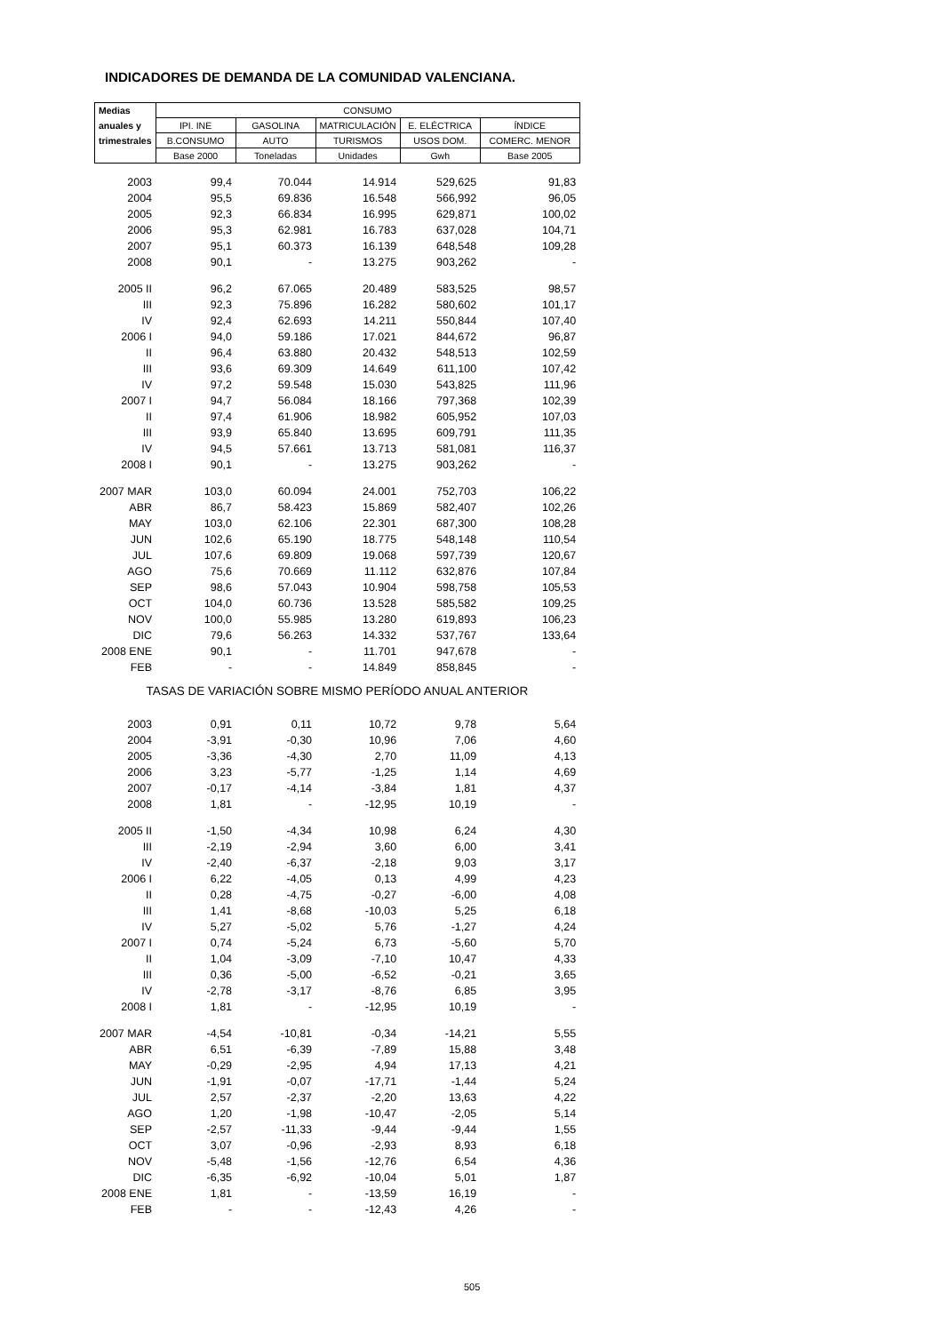INDICADORES DE DEMANDA DE LA COMUNIDAD VALENCIANA.
| Medias | CONSUMO | | | | |
| --- | --- | --- | --- | --- | --- |
| anuales y | IPI. INE | GASOLINA | MATRICULACIÓN | E. ELÉCTRICA | ÍNDICE |
| trimestrales | B.CONSUMO | AUTO | TURISMOS | USOS DOM. | COMERC. MENOR |
| | Base 2000 | Toneladas | Unidades | Gwh | Base 2005 |
| 2003 | 99,4 | 70.044 | 14.914 | 529,625 | 91,83 |
| 2004 | 95,5 | 69.836 | 16.548 | 566,992 | 96,05 |
| 2005 | 92,3 | 66.834 | 16.995 | 629,871 | 100,02 |
| 2006 | 95,3 | 62.981 | 16.783 | 637,028 | 104,71 |
| 2007 | 95,1 | 60.373 | 16.139 | 648,548 | 109,28 |
| 2008 | 90,1 | - | 13.275 | 903,262 | - |
| 2005 II | 96,2 | 67.065 | 20.489 | 583,525 | 98,57 |
| III | 92,3 | 75.896 | 16.282 | 580,602 | 101,17 |
| IV | 92,4 | 62.693 | 14.211 | 550,844 | 107,40 |
| 2006 I | 94,0 | 59.186 | 17.021 | 844,672 | 96,87 |
| II | 96,4 | 63.880 | 20.432 | 548,513 | 102,59 |
| III | 93,6 | 69.309 | 14.649 | 611,100 | 107,42 |
| IV | 97,2 | 59.548 | 15.030 | 543,825 | 111,96 |
| 2007 I | 94,7 | 56.084 | 18.166 | 797,368 | 102,39 |
| II | 97,4 | 61.906 | 18.982 | 605,952 | 107,03 |
| III | 93,9 | 65.840 | 13.695 | 609,791 | 111,35 |
| IV | 94,5 | 57.661 | 13.713 | 581,081 | 116,37 |
| 2008 I | 90,1 | - | 13.275 | 903,262 | - |
| 2007 MAR | 103,0 | 60.094 | 24.001 | 752,703 | 106,22 |
| ABR | 86,7 | 58.423 | 15.869 | 582,407 | 102,26 |
| MAY | 103,0 | 62.106 | 22.301 | 687,300 | 108,28 |
| JUN | 102,6 | 65.190 | 18.775 | 548,148 | 110,54 |
| JUL | 107,6 | 69.809 | 19.068 | 597,739 | 120,67 |
| AGO | 75,6 | 70.669 | 11.112 | 632,876 | 107,84 |
| SEP | 98,6 | 57.043 | 10.904 | 598,758 | 105,53 |
| OCT | 104,0 | 60.736 | 13.528 | 585,582 | 109,25 |
| NOV | 100,0 | 55.985 | 13.280 | 619,893 | 106,23 |
| DIC | 79,6 | 56.263 | 14.332 | 537,767 | 133,64 |
| 2008 ENE | 90,1 | - | 11.701 | 947,678 | - |
| FEB | - | - | 14.849 | 858,845 | - |
| TASAS DE VARIACIÓN SOBRE MISMO PERÍODO ANUAL ANTERIOR | | | | | |
| 2003 | 0,91 | 0,11 | 10,72 | 9,78 | 5,64 |
| 2004 | -3,91 | -0,30 | 10,96 | 7,06 | 4,60 |
| 2005 | -3,36 | -4,30 | 2,70 | 11,09 | 4,13 |
| 2006 | 3,23 | -5,77 | -1,25 | 1,14 | 4,69 |
| 2007 | -0,17 | -4,14 | -3,84 | 1,81 | 4,37 |
| 2008 | 1,81 | - | -12,95 | 10,19 | - |
| 2005 II | -1,50 | -4,34 | 10,98 | 6,24 | 4,30 |
| III | -2,19 | -2,94 | 3,60 | 6,00 | 3,41 |
| IV | -2,40 | -6,37 | -2,18 | 9,03 | 3,17 |
| 2006 I | 6,22 | -4,05 | 0,13 | 4,99 | 4,23 |
| II | 0,28 | -4,75 | -0,27 | -6,00 | 4,08 |
| III | 1,41 | -8,68 | -10,03 | 5,25 | 6,18 |
| IV | 5,27 | -5,02 | 5,76 | -1,27 | 4,24 |
| 2007 I | 0,74 | -5,24 | 6,73 | -5,60 | 5,70 |
| II | 1,04 | -3,09 | -7,10 | 10,47 | 4,33 |
| III | 0,36 | -5,00 | -6,52 | -0,21 | 3,65 |
| IV | -2,78 | -3,17 | -8,76 | 6,85 | 3,95 |
| 2008 I | 1,81 | - | -12,95 | 10,19 | - |
| 2007 MAR | -4,54 | -10,81 | -0,34 | -14,21 | 5,55 |
| ABR | 6,51 | -6,39 | -7,89 | 15,88 | 3,48 |
| MAY | -0,29 | -2,95 | 4,94 | 17,13 | 4,21 |
| JUN | -1,91 | -0,07 | -17,71 | -1,44 | 5,24 |
| JUL | 2,57 | -2,37 | -2,20 | 13,63 | 4,22 |
| AGO | 1,20 | -1,98 | -10,47 | -2,05 | 5,14 |
| SEP | -2,57 | -11,33 | -9,44 | -9,44 | 1,55 |
| OCT | 3,07 | -0,96 | -2,93 | 8,93 | 6,18 |
| NOV | -5,48 | -1,56 | -12,76 | 6,54 | 4,36 |
| DIC | -6,35 | -6,92 | -10,04 | 5,01 | 1,87 |
| 2008 ENE | 1,81 | - | -13,59 | 16,19 | - |
| FEB | - | - | -12,43 | 4,26 | - |
505